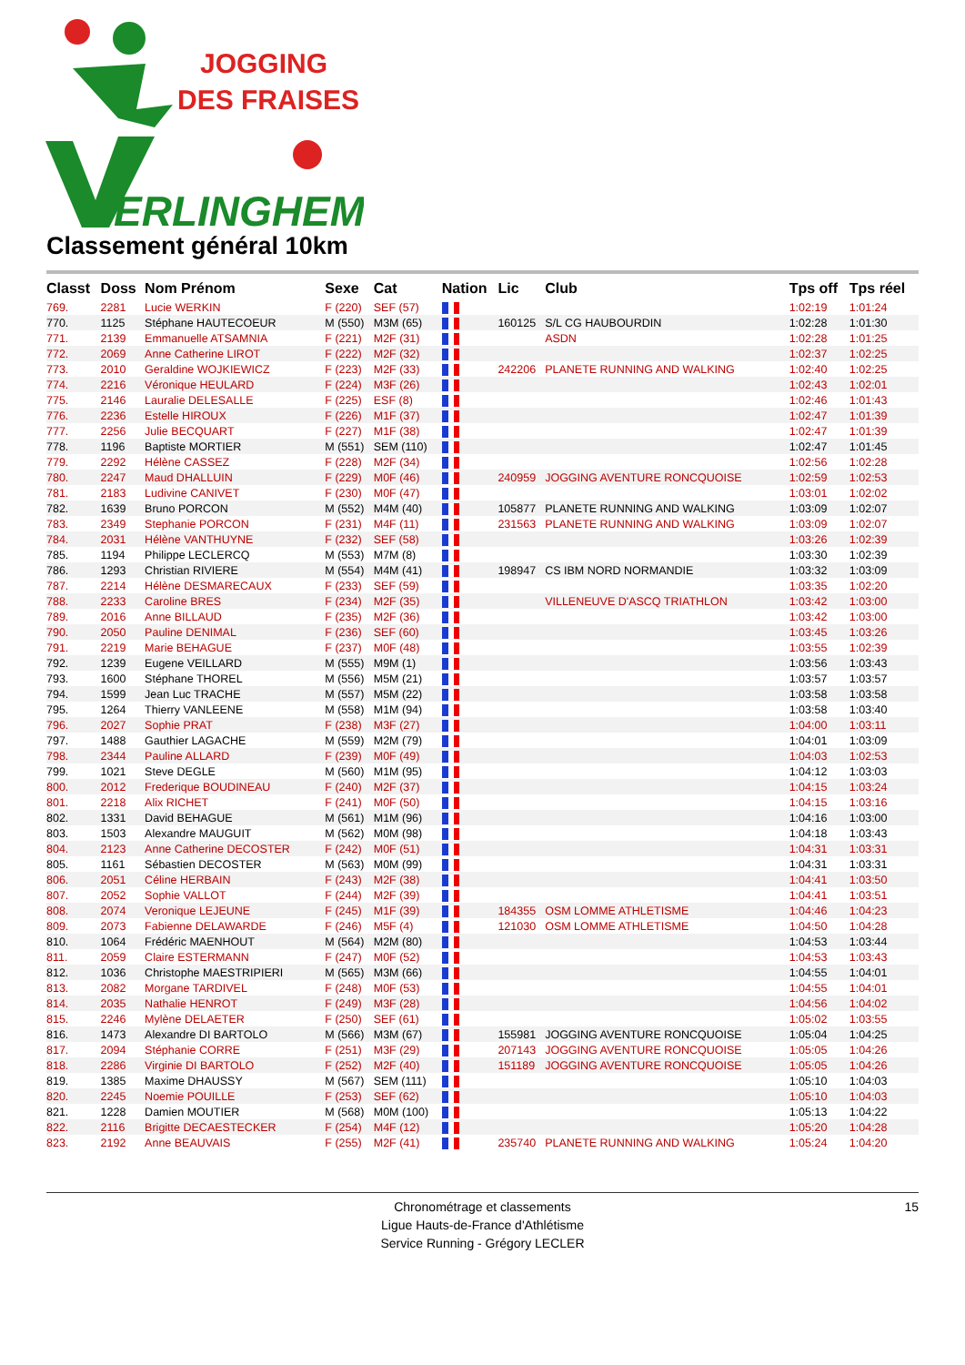JOGGING
DES FRAISES
ERLINGHEM
Classement général 10km
| Classt | Doss | Nom Prénom | Sexe | Cat | Nation | Lic | Club | Tps off | Tps réel |
| --- | --- | --- | --- | --- | --- | --- | --- | --- | --- |
| 769. | 2281 | Lucie WERKIN | F (220) | SEF (57) | | | | 1:02:19 | 1:01:24 |
| 770. | 1125 | Stéphane HAUTECOEUR | M (550) | M3M (65) | | 160125 | S/L CG HAUBOURDIN | 1:02:28 | 1:01:30 |
| 771. | 2139 | Emmanuelle ATSAMNIA | F (221) | M2F (31) | | | ASDN | 1:02:28 | 1:01:25 |
| 772. | 2069 | Anne Catherine LIROT | F (222) | M2F (32) | | | | 1:02:37 | 1:02:25 |
| 773. | 2010 | Geraldine WOJKIEWICZ | F (223) | M2F (33) | | 242206 | PLANETE RUNNING AND WALKING | 1:02:40 | 1:02:25 |
| 774. | 2216 | Véronique HEULARD | F (224) | M3F (26) | | | | 1:02:43 | 1:02:01 |
| 775. | 2146 | Lauralie DELESALLE | F (225) | ESF (8) | | | | 1:02:46 | 1:01:43 |
| 776. | 2236 | Estelle HIROUX | F (226) | M1F (37) | | | | 1:02:47 | 1:01:39 |
| 777. | 2256 | Julie BECQUART | F (227) | M1F (38) | | | | 1:02:47 | 1:01:39 |
| 778. | 1196 | Baptiste MORTIER | M (551) | SEM (110) | | | | 1:02:47 | 1:01:45 |
| 779. | 2292 | Hélène CASSEZ | F (228) | M2F (34) | | | | 1:02:56 | 1:02:28 |
| 780. | 2247 | Maud DHALLUIN | F (229) | M0F (46) | | 240959 | JOGGING AVENTURE RONCQUOISE | 1:02:59 | 1:02:53 |
| 781. | 2183 | Ludivine CANIVET | F (230) | M0F (47) | | | | 1:03:01 | 1:02:02 |
| 782. | 1639 | Bruno PORCON | M (552) | M4M (40) | | 105877 | PLANETE RUNNING AND WALKING | 1:03:09 | 1:02:07 |
| 783. | 2349 | Stephanie PORCON | F (231) | M4F (11) | | 231563 | PLANETE RUNNING AND WALKING | 1:03:09 | 1:02:07 |
| 784. | 2031 | Hélène VANTHUYNE | F (232) | SEF (58) | | | | 1:03:26 | 1:02:39 |
| 785. | 1194 | Philippe LECLERCQ | M (553) | M7M (8) | | | | 1:03:30 | 1:02:39 |
| 786. | 1293 | Christian RIVIERE | M (554) | M4M (41) | | 198947 | CS IBM NORD NORMANDIE | 1:03:32 | 1:03:09 |
| 787. | 2214 | Hélène DESMARECAUX | F (233) | SEF (59) | | | | 1:03:35 | 1:02:20 |
| 788. | 2233 | Caroline BRES | F (234) | M2F (35) | | | VILLENEUVE D'ASCQ TRIATHLON | 1:03:42 | 1:03:00 |
| 789. | 2016 | Anne BILLAUD | F (235) | M2F (36) | | | | 1:03:42 | 1:03:00 |
| 790. | 2050 | Pauline DENIMAL | F (236) | SEF (60) | | | | 1:03:45 | 1:03:26 |
| 791. | 2219 | Marie BEHAGUE | F (237) | M0F (48) | | | | 1:03:55 | 1:02:39 |
| 792. | 1239 | Eugene VEILLARD | M (555) | M9M (1) | | | | 1:03:56 | 1:03:43 |
| 793. | 1600 | Stéphane THOREL | M (556) | M5M (21) | | | | 1:03:57 | 1:03:57 |
| 794. | 1599 | Jean Luc TRACHE | M (557) | M5M (22) | | | | 1:03:58 | 1:03:58 |
| 795. | 1264 | Thierry VANLEENE | M (558) | M1M (94) | | | | 1:03:58 | 1:03:40 |
| 796. | 2027 | Sophie PRAT | F (238) | M3F (27) | | | | 1:04:00 | 1:03:11 |
| 797. | 1488 | Gauthier LAGACHE | M (559) | M2M (79) | | | | 1:04:01 | 1:03:09 |
| 798. | 2344 | Pauline ALLARD | F (239) | M0F (49) | | | | 1:04:03 | 1:02:53 |
| 799. | 1021 | Steve DEGLE | M (560) | M1M (95) | | | | 1:04:12 | 1:03:03 |
| 800. | 2012 | Frederique BOUDINEAU | F (240) | M2F (37) | | | | 1:04:15 | 1:03:24 |
| 801. | 2218 | Alix RICHET | F (241) | M0F (50) | | | | 1:04:15 | 1:03:16 |
| 802. | 1331 | David BEHAGUE | M (561) | M1M (96) | | | | 1:04:16 | 1:03:00 |
| 803. | 1503 | Alexandre MAUGUIT | M (562) | M0M (98) | | | | 1:04:18 | 1:03:43 |
| 804. | 2123 | Anne Catherine DECOSTER | F (242) | M0F (51) | | | | 1:04:31 | 1:03:31 |
| 805. | 1161 | Sébastien DECOSTER | M (563) | M0M (99) | | | | 1:04:31 | 1:03:31 |
| 806. | 2051 | Céline HERBAIN | F (243) | M2F (38) | | | | 1:04:41 | 1:03:50 |
| 807. | 2052 | Sophie VALLOT | F (244) | M2F (39) | | | | 1:04:41 | 1:03:51 |
| 808. | 2074 | Veronique LEJEUNE | F (245) | M1F (39) | | 184355 | OSM LOMME ATHLETISME | 1:04:46 | 1:04:23 |
| 809. | 2073 | Fabienne DELAWARDE | F (246) | M5F (4) | | 121030 | OSM LOMME ATHLETISME | 1:04:50 | 1:04:28 |
| 810. | 1064 | Frédéric MAENHOUT | M (564) | M2M (80) | | | | 1:04:53 | 1:03:44 |
| 811. | 2059 | Claire ESTERMANN | F (247) | M0F (52) | | | | 1:04:53 | 1:03:43 |
| 812. | 1036 | Christophe MAESTRIPIERI | M (565) | M3M (66) | | | | 1:04:55 | 1:04:01 |
| 813. | 2082 | Morgane TARDIVEL | F (248) | M0F (53) | | | | 1:04:55 | 1:04:01 |
| 814. | 2035 | Nathalie HENROT | F (249) | M3F (28) | | | | 1:04:56 | 1:04:02 |
| 815. | 2246 | Mylène DELAETER | F (250) | SEF (61) | | | | 1:05:02 | 1:03:55 |
| 816. | 1473 | Alexandre DI BARTOLO | M (566) | M3M (67) | | 155981 | JOGGING AVENTURE RONCQUOISE | 1:05:04 | 1:04:25 |
| 817. | 2094 | Stéphanie CORRE | F (251) | M3F (29) | | 207143 | JOGGING AVENTURE RONCQUOISE | 1:05:05 | 1:04:26 |
| 818. | 2286 | Virginie DI BARTOLO | F (252) | M2F (40) | | 151189 | JOGGING AVENTURE RONCQUOISE | 1:05:05 | 1:04:26 |
| 819. | 1385 | Maxime DHAUSSY | M (567) | SEM (111) | | | | 1:05:10 | 1:04:03 |
| 820. | 2245 | Noemie POUILLE | F (253) | SEF (62) | | | | 1:05:10 | 1:04:03 |
| 821. | 1228 | Damien MOUTIER | M (568) | M0M (100) | | | | 1:05:13 | 1:04:22 |
| 822. | 2116 | Brigitte DECAESTECKER | F (254) | M4F (12) | | | | 1:05:20 | 1:04:28 |
| 823. | 2192 | Anne BEAUVAIS | F (255) | M2F (41) | | 235740 | PLANETE RUNNING AND WALKING | 1:05:24 | 1:04:20 |
Chronométrage et classements
Ligue Hauts-de-France d'Athlétisme
Service Running - Grégory LECLER
15